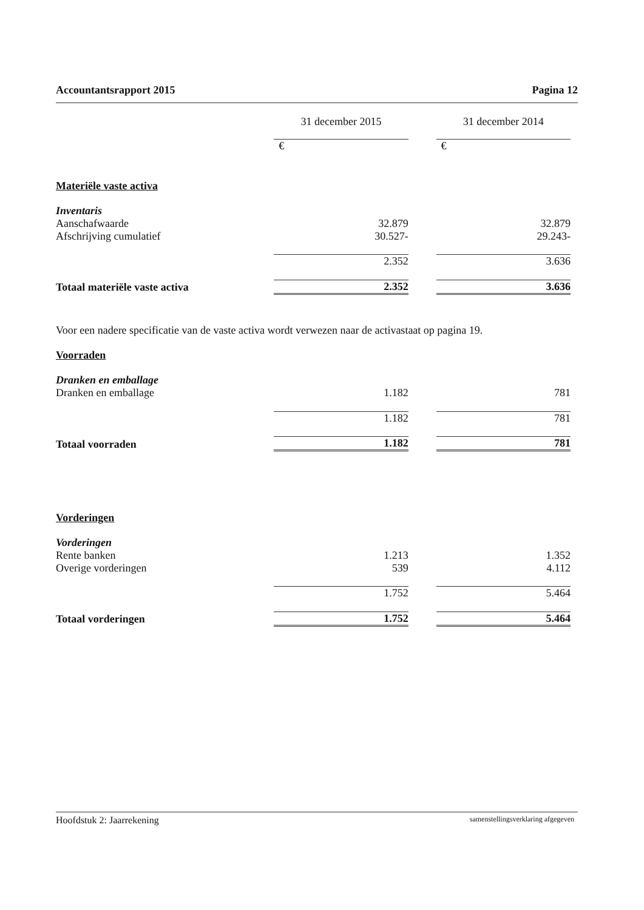Accountantsrapport 2015 Pagina 12
| | 31 december 2015 | | 31 december 2014 |
| | € | | € |
| Materiële vaste activa | | | |
| Inventaris | | | |
| Aanschafwaarde | 32.879 | | 32.879 |
| Afschrijving cumulatief | 30.527- | | 29.243- |
| | 2.352 | | 3.636 |
| Totaal materiële vaste activa | 2.352 | | 3.636 |
| Voor een nadere specificatie van de vaste activa wordt verwezen naar de activastaat op pagina 19. | | | |
| Voorraden | | | |
| Dranken en emballage | | | |
| Dranken en emballage | 1.182 | | 781 |
| | 1.182 | | 781 |
| Totaal voorraden | 1.182 | | 781 |
| Vorderingen | | | |
| Vorderingen | | | |
| Rente banken | 1.213 | | 1.352 |
| Overige vorderingen | 539 | | 4.112 |
| | 1.752 | | 5.464 |
| Totaal vorderingen | 1.752 | | 5.464 |
Hoofdstuk 2: Jaarrekening samenstellingsverklaring afgegeven